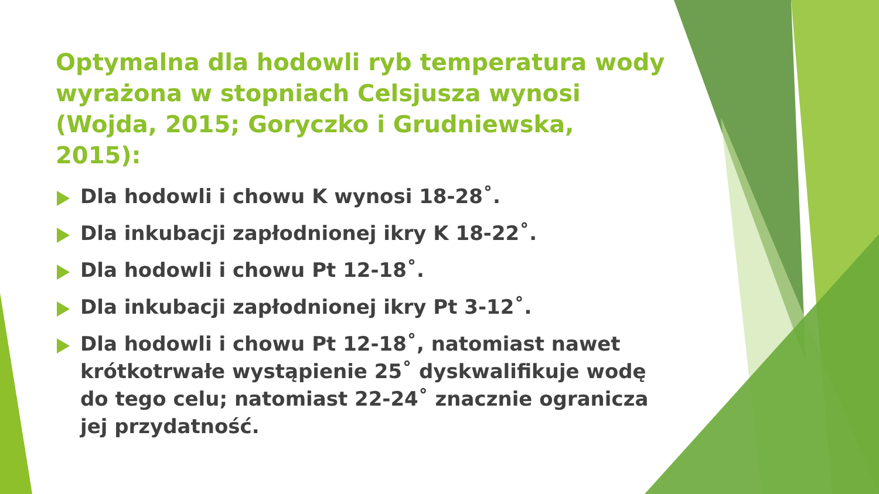Optymalna dla hodowli ryb temperatura wody wyrażona w stopniach Celsjusza wynosi (Wojda, 2015; Goryczko i Grudniewska, 2015):
Dla hodowli i chowu K wynosi 18-28˚.
Dla inkubacji zapłodnionej ikry K 18-22˚.
Dla hodowli i chowu Pt 12-18˚.
Dla inkubacji zapłodnionej ikry Pt 3-12˚.
Dla hodowli i chowu Pt 12-18˚, natomiast nawet krótkotrwałe wystąpienie 25˚ dyskwalifikuje wodę do tego celu; natomiast 22-24˚ znacznie ogranicza jej przydatność.